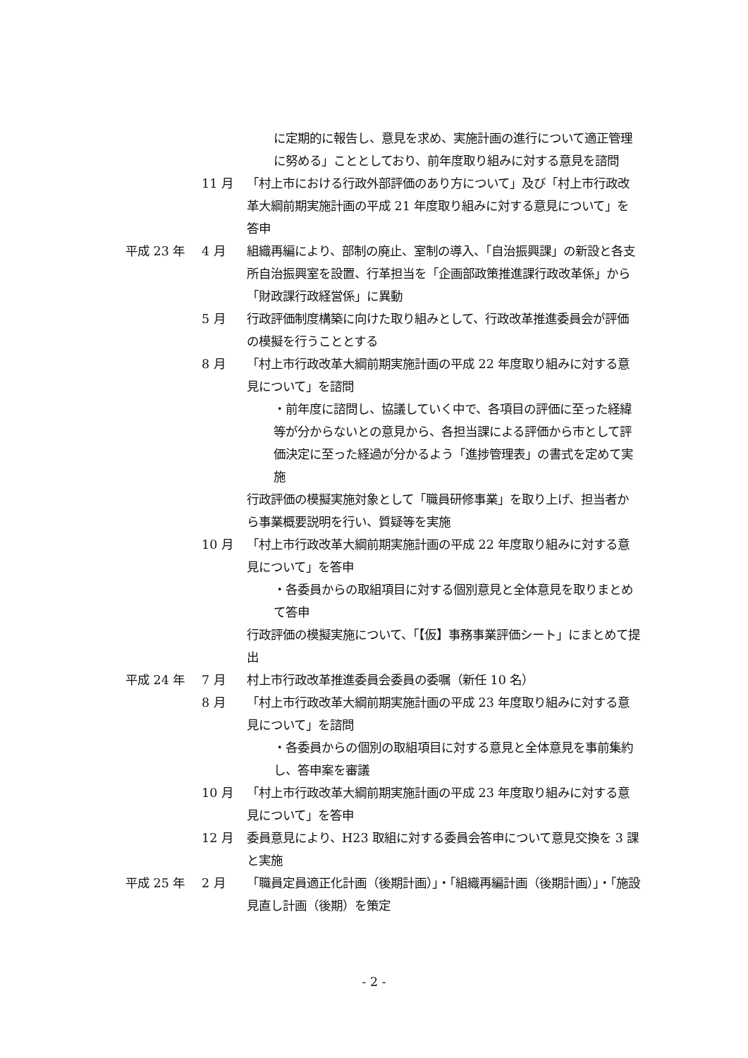に定期的に報告し、意見を求め、実施計画の進行について適正管理に努める」こととしており、前年度取り組みに対する意見を諮問
11 月 「村上市における行政外部評価のあり方について」及び「村上市行政改革大綱前期実施計画の平成 21 年度取り組みに対する意見について」を答申
平成 23 年 4 月 組織再編により、部制の廃止、室制の導入、「自治振興課」の新設と各支所自治振興室を設置、行革担当を「企画部政策推進課行政改革係」から「財政課行政経営係」に異動
5 月 行政評価制度構築に向けた取り組みとして、行政改革推進委員会が評価の模擬を行うこととする
8 月 「村上市行政改革大綱前期実施計画の平成 22 年度取り組みに対する意見について」を諮問
・前年度に諮問し、協議していく中で、各項目の評価に至った経緯等が分からないとの意見から、各担当課による評価から市として評価決定に至った経過が分かるよう「進捗管理表」の書式を定めて実施
行政評価の模擬実施対象として「職員研修事業」を取り上げ、担当者から事業概要説明を行い、質疑等を実施
10 月 「村上市行政改革大綱前期実施計画の平成 22 年度取り組みに対する意見について」を答申
・各委員からの取組項目に対する個別意見と全体意見を取りまとめて答申
行政評価の模擬実施について、「【仮】事務事業評価シート」にまとめて提出
平成 24 年 7 月 村上市行政改革推進委員会委員の委嘱（新任 10 名）
8 月 「村上市行政改革大綱前期実施計画の平成 23 年度取り組みに対する意見について」を諮問
・各委員からの個別の取組項目に対する意見と全体意見を事前集約し、答申案を審議
10 月 「村上市行政改革大綱前期実施計画の平成 23 年度取り組みに対する意見について」を答申
12 月 委員意見により、H23 取組に対する委員会答申について意見交換を 3 課と実施
平成 25 年 2 月 「職員定員適正化計画（後期計画）」・「組織再編計画（後期計画）」・「施設見直し計画（後期）を策定
- 2 -